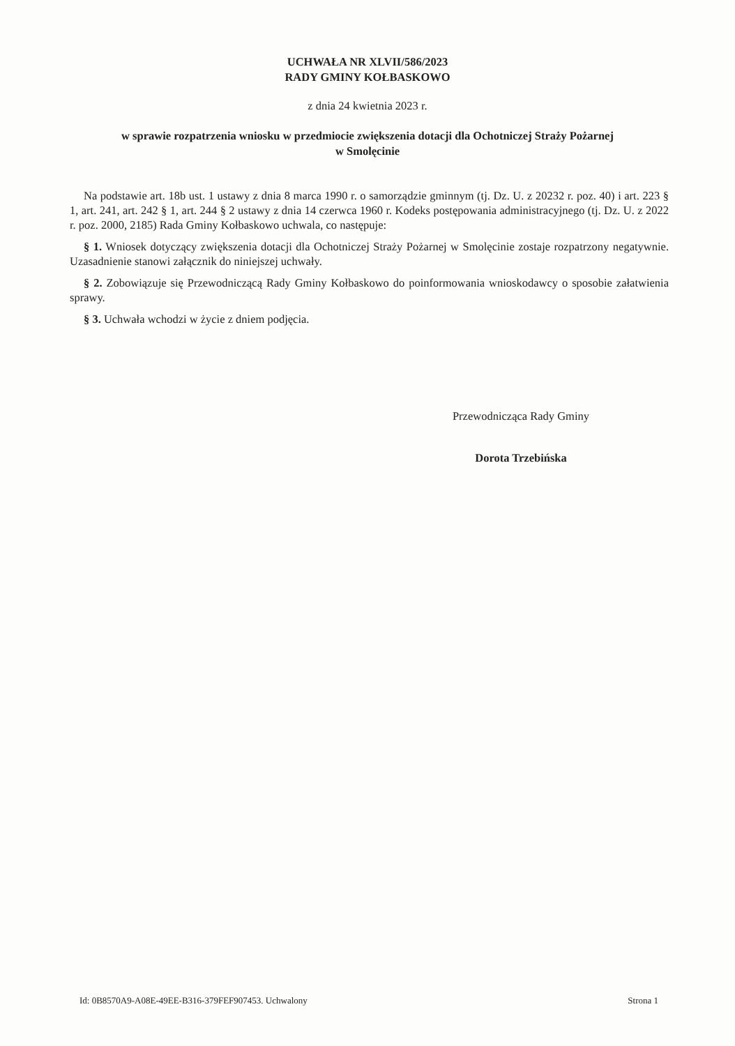UCHWAŁA NR XLVII/586/2023
RADY GMINY KOŁBASKOWO
z dnia 24 kwietnia 2023 r.
w sprawie rozpatrzenia wniosku w przedmiocie zwiększenia dotacji dla Ochotniczej Straży Pożarnej
w Smolęcinie
Na podstawie art. 18b ust. 1 ustawy z dnia 8 marca 1990 r. o samorządzie gminnym (tj. Dz. U. z 20232 r. poz. 40) i art. 223 § 1, art. 241, art. 242 § 1, art. 244 § 2 ustawy z dnia 14 czerwca 1960 r. Kodeks postępowania administracyjnego (tj. Dz. U. z 2022 r. poz. 2000, 2185) Rada Gminy Kołbaskowo uchwala, co następuje:
§ 1. Wniosek dotyczący zwiększenia dotacji dla Ochotniczej Straży Pożarnej w Smolęcinie zostaje rozpatrzony negatywnie. Uzasadnienie stanowi załącznik do niniejszej uchwały.
§ 2. Zobowiązuje się Przewodniczącą Rady Gminy Kołbaskowo do poinformowania wnioskodawcy o sposobie załatwienia sprawy.
§ 3. Uchwała wchodzi w życie z dniem podjęcia.
Przewodnicząca Rady Gminy
Dorota Trzebińska
Id: 0B8570A9-A08E-49EE-B316-379FEF907453. Uchwalony Strona 1